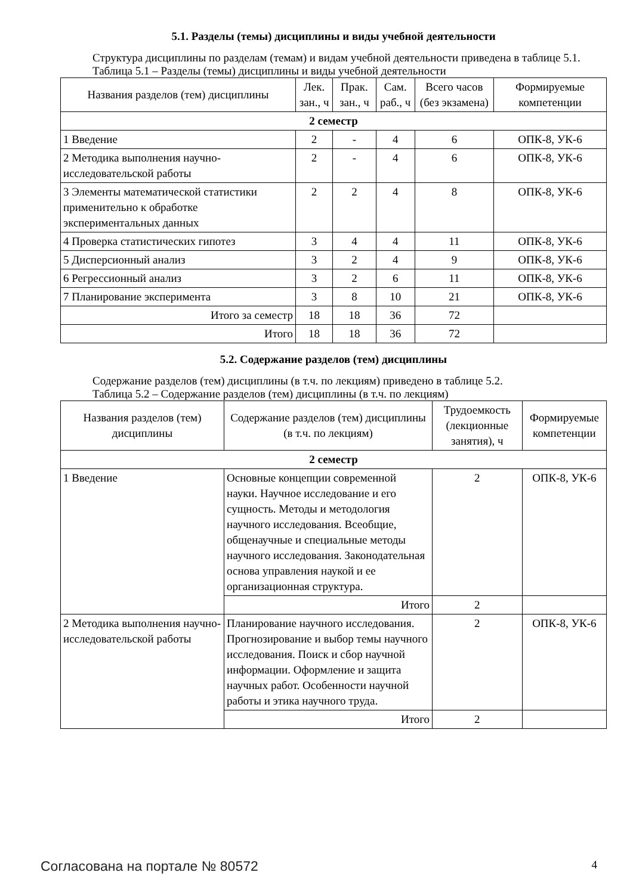5.1. Разделы (темы) дисциплины и виды учебной деятельности
Структура дисциплины по разделам (темам) и видам учебной деятельности приведена в таблице 5.1.
Таблица 5.1 – Разделы (темы) дисциплины и виды учебной деятельности
| Названия разделов (тем) дисциплины | Лек. зан., ч | Прак. зан., ч | Сам. раб., ч | Всего часов (без экзамена) | Формируемые компетенции |
| --- | --- | --- | --- | --- | --- |
| 2 семестр | | | | | |
| 1 Введение | 2 | - | 4 | 6 | ОПК-8, УК-6 |
| 2 Методика выполнения научно-исследовательской работы | 2 | - | 4 | 6 | ОПК-8, УК-6 |
| 3 Элементы математической статистики применительно к обработке экспериментальных данных | 2 | 2 | 4 | 8 | ОПК-8, УК-6 |
| 4 Проверка статистических гипотез | 3 | 4 | 4 | 11 | ОПК-8, УК-6 |
| 5 Дисперсионный анализ | 3 | 2 | 4 | 9 | ОПК-8, УК-6 |
| 6 Регрессионный анализ | 3 | 2 | 6 | 11 | ОПК-8, УК-6 |
| 7 Планирование эксперимента | 3 | 8 | 10 | 21 | ОПК-8, УК-6 |
| Итого за семестр | 18 | 18 | 36 | 72 | |
| Итого | 18 | 18 | 36 | 72 | |
5.2. Содержание разделов (тем) дисциплины
Содержание разделов (тем) дисциплины (в т.ч. по лекциям) приведено в таблице 5.2.
Таблица 5.2 – Содержание разделов (тем) дисциплины (в т.ч. по лекциям)
| Названия разделов (тем) дисциплины | Содержание разделов (тем) дисциплины (в т.ч. по лекциям) | Трудоемкость (лекционные занятия), ч | Формируемые компетенции |
| --- | --- | --- | --- |
| 2 семестр | | | |
| 1 Введение | Основные концепции современной науки. Научное исследование и его сущность. Методы и методология научного исследования. Всеобщие, общенаучные и специальные методы научного исследования. Законодательная основа управления наукой и ее организационная структура. | 2 | ОПК-8, УК-6 |
| | Итого | 2 | |
| 2 Методика выполнения научно-исследовательской работы | Планирование научного исследования. Прогнозирование и выбор темы научного исследования. Поиск и сбор научной информации. Оформление и защита научных работ. Особенности научной работы и этика научного труда. | 2 | ОПК-8, УК-6 |
| | Итого | 2 | |
Согласована на портале № 80572 4